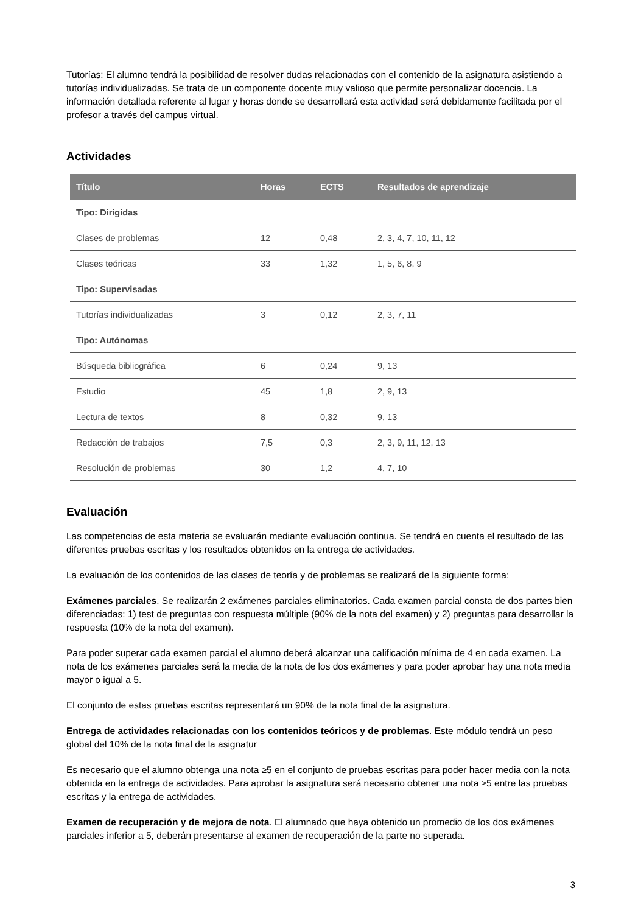Tutorías: El alumno tendrá la posibilidad de resolver dudas relacionadas con el contenido de la asignatura asistiendo a tutorías individualizadas. Se trata de un componente docente muy valioso que permite personalizar docencia. La información detallada referente al lugar y horas donde se desarrollará esta actividad será debidamente facilitada por el profesor a través del campus virtual.
Actividades
| Título | Horas | ECTS | Resultados de aprendizaje |
| --- | --- | --- | --- |
| Tipo: Dirigidas | | | |
| Clases de problemas | 12 | 0,48 | 2, 3, 4, 7, 10, 11, 12 |
| Clases teóricas | 33 | 1,32 | 1, 5, 6, 8, 9 |
| Tipo: Supervisadas | | | |
| Tutorías individualizadas | 3 | 0,12 | 2, 3, 7, 11 |
| Tipo: Autónomas | | | |
| Búsqueda bibliográfica | 6 | 0,24 | 9, 13 |
| Estudio | 45 | 1,8 | 2, 9, 13 |
| Lectura de textos | 8 | 0,32 | 9, 13 |
| Redacción de trabajos | 7,5 | 0,3 | 2, 3, 9, 11, 12, 13 |
| Resolución de problemas | 30 | 1,2 | 4, 7, 10 |
Evaluación
Las competencias de esta materia se evaluarán mediante evaluación continua. Se tendrá en cuenta el resultado de las diferentes pruebas escritas y los resultados obtenidos en la entrega de actividades.
La evaluación de los contenidos de las clases de teoría y de problemas se realizará de la siguiente forma:
Exámenes parciales. Se realizarán 2 exámenes parciales eliminatorios. Cada examen parcial consta de dos partes bien diferenciadas: 1) test de preguntas con respuesta múltiple (90% de la nota del examen) y 2) preguntas para desarrollar la respuesta (10% de la nota del examen).
Para poder superar cada examen parcial el alumno deberá alcanzar una calificación mínima de 4 en cada examen. La nota de los exámenes parciales será la media de la nota de los dos exámenes y para poder aprobar hay una nota media mayor o igual a 5.
El conjunto de estas pruebas escritas representará un 90% de la nota final de la asignatura.
Entrega de actividades relacionadas con los contenidos teóricos y de problemas. Este módulo tendrá un peso global del 10% de la nota final de la asignatur
Es necesario que el alumno obtenga una nota ≥5 en el conjunto de pruebas escritas para poder hacer media con la nota obtenida en la entrega de actividades. Para aprobar la asignatura será necesario obtener una nota ≥5 entre las pruebas escritas y la entrega de actividades.
Examen de recuperación y de mejora de nota. El alumnado que haya obtenido un promedio de los dos exámenes parciales inferior a 5, deberán presentarse al examen de recuperación de la parte no superada.
3